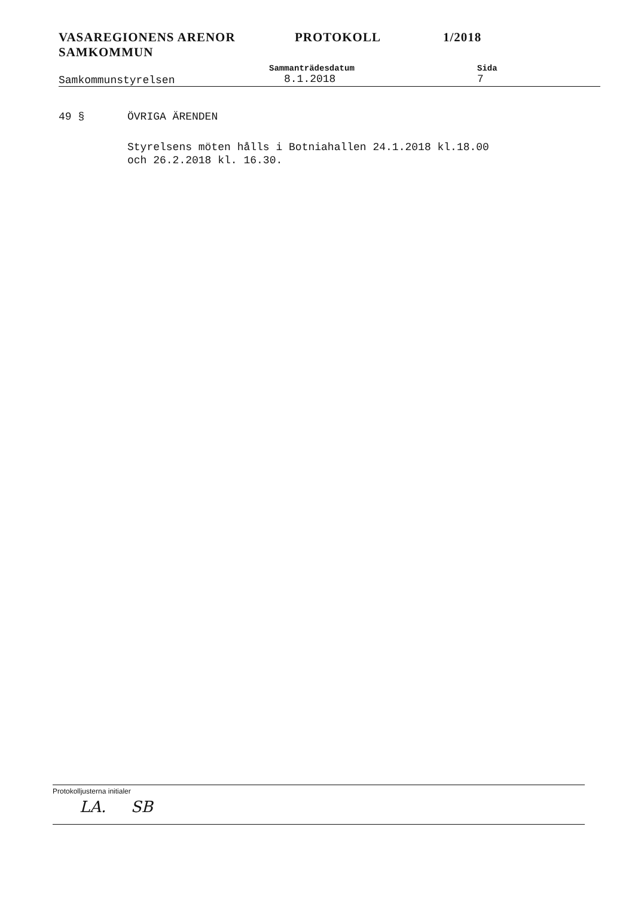VASAREGIONENS ARENOR
SAMKOMMUN
PROTOKOLL 1/2018
Samkommunstyrelsen
Sammanträdesdatum
8.1.2018
Sida
7
49 § ÖVRIGA ÄRENDEN
Styrelsens möten hålls i Botniahallen 24.1.2018 kl.18.00
och 26.2.2018 kl. 16.30.
Protokolljusterna initialer
LA. SB